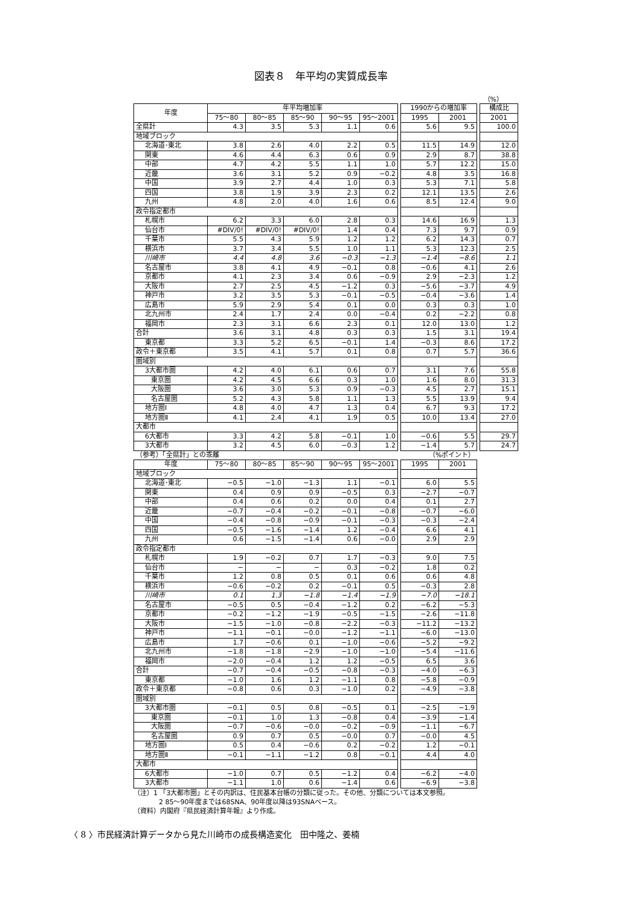図表８　年平均の実質成長率
（%）
| 年度 | 年平均増加率 | | | | | | 1990からの増加率 | | | 構成比 |
| | 75～80 | 80～85 | 85～90 | 90～95 | 95～2001 | | 1995 | 2001 | | 2001 |
| 全県計 | 4.3 | 3.5 | 5.3 | 1.1 | 0.6 | | 5.6 | 9.5 | | 100.0 |
| 地域ブロック | | | | | | | | | | |
| 北海道･東北 | 3.8 | 2.6 | 4.0 | 2.2 | 0.5 | | 11.5 | 14.9 | | 12.0 |
| 関東 | 4.6 | 4.4 | 6.3 | 0.6 | 0.9 | | 2.9 | 8.7 | | 38.8 |
| 中部 | 4.7 | 4.2 | 5.5 | 1.1 | 1.0 | | 5.7 | 12.2 | | 15.0 |
| 近畿 | 3.6 | 3.1 | 5.2 | 0.9 | −0.2 | | 4.8 | 3.5 | | 16.8 |
| 中国 | 3.9 | 2.7 | 4.4 | 1.0 | 0.3 | | 5.3 | 7.1 | | 5.8 |
| 四国 | 3.8 | 1.9 | 3.9 | 2.3 | 0.2 | | 12.1 | 13.5 | | 2.6 |
| 九州 | 4.8 | 2.0 | 4.0 | 1.6 | 0.6 | | 8.5 | 12.4 | | 9.0 |
| 政令指定都市 | | | | | | | | | | |
| 札幌市 | 6.2 | 3.3 | 6.0 | 2.8 | 0.3 | | 14.6 | 16.9 | | 1.3 |
| 仙台市 | #DIV/0! | #DIV/0! | #DIV/0! | 1.4 | 0.4 | | 7.3 | 9.7 | | 0.9 |
| 千葉市 | 5.5 | 4.3 | 5.9 | 1.2 | 1.2 | | 6.2 | 14.3 | | 0.7 |
| 横浜市 | 3.7 | 3.4 | 5.5 | 1.0 | 1.1 | | 5.3 | 12.3 | | 2.5 |
| 川崎市 | 4.4 | 4.8 | 3.6 | −0.3 | −1.3 | | −1.4 | −8.6 | | 1.1 |
| 名古屋市 | 3.8 | 4.1 | 4.9 | −0.1 | 0.8 | | −0.6 | 4.1 | | 2.6 |
| 京都市 | 4.1 | 2.3 | 3.4 | 0.6 | −0.9 | | 2.9 | −2.3 | | 1.2 |
| 大阪市 | 2.7 | 2.5 | 4.5 | −1.2 | 0.3 | | −5.6 | −3.7 | | 4.9 |
| 神戸市 | 3.2 | 3.5 | 5.3 | −0.1 | −0.5 | | −0.4 | −3.6 | | 1.4 |
| 広島市 | 5.9 | 2.9 | 5.4 | 0.1 | 0.0 | | 0.3 | 0.3 | | 1.0 |
| 北九州市 | 2.4 | 1.7 | 2.4 | 0.0 | −0.4 | | 0.2 | −2.2 | | 0.8 |
| 福岡市 | 2.3 | 3.1 | 6.6 | 2.3 | 0.1 | | 12.0 | 13.0 | | 1.2 |
| 合計 | 3.6 | 3.1 | 4.8 | 0.3 | 0.3 | | 1.5 | 3.1 | | 19.4 |
| 東京都 | 3.3 | 5.2 | 6.5 | −0.1 | 1.4 | | −0.3 | 8.6 | | 17.2 |
| 政令＋東京都 | 3.5 | 4.1 | 5.7 | 0.1 | 0.8 | | 0.7 | 5.7 | | 36.6 |
| 圏域別 | | | | | | | | | | |
| 3大都市圏 | 4.2 | 4.0 | 6.1 | 0.6 | 0.7 | | 3.1 | 7.6 | | 55.8 |
| 東京圏 | 4.2 | 4.5 | 6.6 | 0.3 | 1.0 | | 1.6 | 8.0 | | 31.3 |
| 大阪圏 | 3.6 | 3.0 | 5.3 | 0.9 | −0.3 | | 4.5 | 2.7 | | 15.1 |
| 名古屋圏 | 5.2 | 4.3 | 5.8 | 1.1 | 1.3 | | 5.5 | 13.9 | | 9.4 |
| 地方圏Ⅰ | 4.8 | 4.0 | 4.7 | 1.3 | 0.4 | | 6.7 | 9.3 | | 17.2 |
| 地方圏Ⅱ | 4.1 | 2.4 | 4.1 | 1.9 | 0.5 | | 10.0 | 13.4 | | 27.0 |
| 大都市 | | | | | | | | | | |
| 6大都市 | 3.3 | 4.2 | 5.8 | −0.1 | 1.0 | | −0.6 | 5.5 | | 29.7 |
| 3大都市 | 3.2 | 4.5 | 6.0 | −0.3 | 1.2 | | −1.4 | 5.7 | | 24.7 |
| （参考）「全県計」との乖離 | | | | | | | （%ポイント） | |
| 年度 | 75～80 | 80～85 | 85～90 | 90～95 | 95～2001 | | 1995 | 2001 |
| 地域ブロック | | | | | | | | |
| 北海道･東北 | −0.5 | −1.0 | −1.3 | 1.1 | −0.1 | | 6.0 | 5.5 |
| 関東 | 0.4 | 0.9 | 0.9 | −0.5 | 0.3 | | −2.7 | −0.7 |
| 中部 | 0.4 | 0.6 | 0.2 | 0.0 | 0.4 | | 0.1 | 2.7 |
| 近畿 | −0.7 | −0.4 | −0.2 | −0.1 | −0.8 | | −0.7 | −6.0 |
| 中国 | −0.4 | −0.8 | −0.9 | −0.1 | −0.3 | | −0.3 | −2.4 |
| 四国 | −0.5 | −1.6 | −1.4 | 1.2 | −0.4 | | 6.6 | 4.1 |
| 九州 | 0.6 | −1.5 | −1.4 | 0.6 | −0.0 | | 2.9 | 2.9 |
| 政令指定都市 | | | | | | | | |
| 札幌市 | 1.9 | −0.2 | 0.7 | 1.7 | −0.3 | | 9.0 | 7.5 |
| 仙台市 | − | − | − | 0.3 | −0.2 | | 1.8 | 0.2 |
| 千葉市 | 1.2 | 0.8 | 0.5 | 0.1 | 0.6 | | 0.6 | 4.8 |
| 横浜市 | −0.6 | −0.2 | 0.2 | −0.1 | 0.5 | | −0.3 | 2.8 |
| 川崎市 | 0.1 | 1.3 | −1.8 | −1.4 | −1.9 | | −7.0 | −18.1 |
| 名古屋市 | −0.5 | 0.5 | −0.4 | −1.2 | 0.2 | | −6.2 | −5.3 |
| 京都市 | −0.2 | −1.2 | −1.9 | −0.5 | −1.5 | | −2.6 | −11.8 |
| 大阪市 | −1.5 | −1.0 | −0.8 | −2.2 | −0.3 | | −11.2 | −13.2 |
| 神戸市 | −1.1 | −0.1 | −0.0 | −1.2 | −1.1 | | −6.0 | −13.0 |
| 広島市 | 1.7 | −0.6 | 0.1 | −1.0 | −0.6 | | −5.2 | −9.2 |
| 北九州市 | −1.8 | −1.8 | −2.9 | −1.0 | −1.0 | | −5.4 | −11.6 |
| 福岡市 | −2.0 | −0.4 | 1.2 | 1.2 | −0.5 | | 6.5 | 3.6 |
| 合計 | −0.7 | −0.4 | −0.5 | −0.8 | −0.3 | | −4.0 | −6.3 |
| 東京都 | −1.0 | 1.6 | 1.2 | −1.1 | 0.8 | | −5.8 | −0.9 |
| 政令＋東京都 | −0.8 | 0.6 | 0.3 | −1.0 | 0.2 | | −4.9 | −3.8 |
| 圏域別 | | | | | | | | |
| 3大都市圏 | −0.1 | 0.5 | 0.8 | −0.5 | 0.1 | | −2.5 | −1.9 |
| 東京圏 | −0.1 | 1.0 | 1.3 | −0.8 | 0.4 | | −3.9 | −1.4 |
| 大阪圏 | −0.7 | −0.6 | −0.0 | −0.2 | −0.9 | | −1.1 | −6.7 |
| 名古屋圏 | 0.9 | 0.7 | 0.5 | −0.0 | 0.7 | | −0.0 | 4.5 |
| 地方圏Ⅰ | 0.5 | 0.4 | −0.6 | 0.2 | −0.2 | | 1.2 | −0.1 |
| 地方圏Ⅱ | −0.1 | −1.1 | −1.2 | 0.8 | −0.1 | | 4.4 | 4.0 |
| 大都市 | | | | | | | | |
| 6大都市 | −1.0 | 0.7 | 0.5 | −1.2 | 0.4 | | −6.2 | −4.0 |
| 3大都市 | −1.1 | 1.0 | 0.6 | −1.4 | 0.6 | | −6.9 | −3.8 |
（注）1 「3大都市圏」とその内訳は、住民基本台帳の分類に従った。その他、分類については本文参照。
2 85～90年度までは68SNA、90年度以降は93SNAベース。
（資料）内閣府『県民経済計算年報』より作成。
〈 8 〉市民経済計算データから見た川崎市の成長構造変化　田中隆之、姜楠